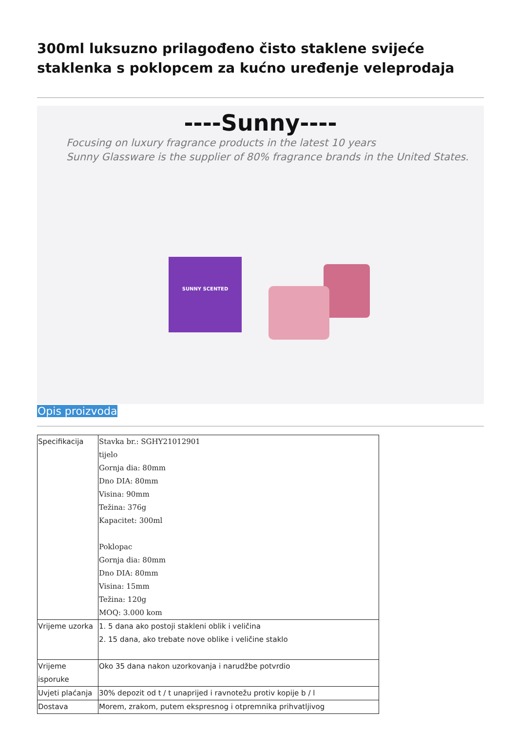300ml luksuzno prilagođeno čisto staklene svijeće staklenka s poklopcem za kućno uređenje veleprodaja
----Sunny----
Focusing on luxury fragrance products in the latest 10 years
Sunny Glassware is the supplier of 80% fragrance brands in the United States.
SUNNY SCENTED
Opis proizvoda
| Specifikacija | Stavka br.: SGHY21012901 tijelo Gornja dia: 80mm Dno DIA: 80mm Visina: 90mm Težina: 376g Kapacitet: 300ml Poklopac Gornja dia: 80mm Dno DIA: 80mm Visina: 15mm Težina: 120g MOQ: 3.000 kom |
| Vrijeme uzorka | 1. 5 dana ako postoji stakleni oblik i veličina 2. 15 dana, ako trebate nove oblike i veličine staklo |
| Vrijeme isporuke | Oko 35 dana nakon uzorkovanja i narudžbe potvrdio |
| Uvjeti plaćanja | 30% depozit od t / t unaprijed i ravnotežu protiv kopije b / l |
| Dostava | Morem, zrakom, putem ekspresnog i otpremnika prihvatljivog |